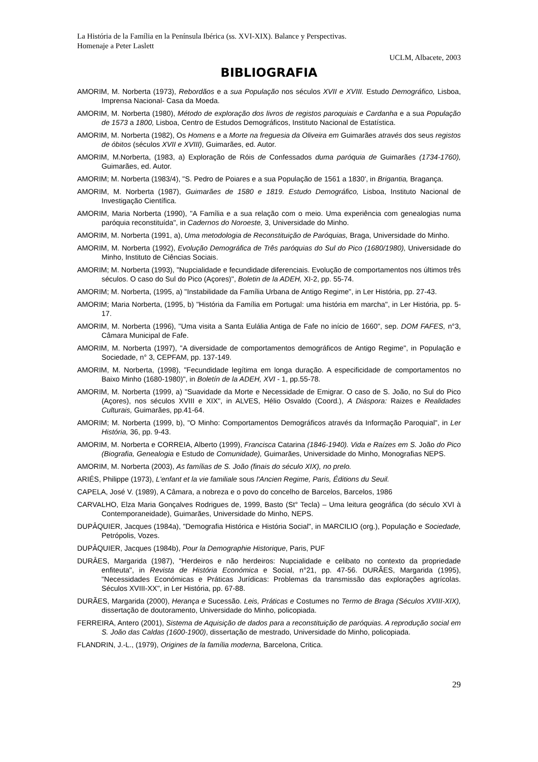La História de la Família en la Península Ibérica (ss. XVI-XIX). Balance y Perspectivas.
Homenaje a Peter Laslett
UCLM, Albacete, 2003
BIBLIOGRAFIA
AMORIM, M. Norberta (1973), Rebordãos e a sua População nos séculos XVII e XVIII. Estudo Demográfico, Lisboa, Imprensa Nacional- Casa da Moeda.
AMORIM, M. Norberta (1980), Método de exploração dos livros de registos paroquiais e Cardanha e a sua População de 1573 a 1800, Lisboa, Centro de Estudos Demográficos, Instituto Nacional de Estatística.
AMORIM, M. Norberta (1982), Os Homens e a Morte na freguesia da Oliveira em Guimarães através dos seus registos de óbitos (séculos XVII e XVIII), Guimarães, ed. Autor.
AMORIM, M.Norberta, (1983, a) Exploração de Róis de Confessados duma paróquia de Guimarães (1734-1760), Guimarães, ed. Autor.
AMORIM; M. Norberta (1983/4), "S. Pedro de Poiares e a sua População de 1561 a 1830', in Brigantia, Bragança.
AMORIM, M. Norberta (1987), Guimarães de 1580 e 1819. Estudo Demográfico, Lisboa, Instituto Nacional de Investigação Científica.
AMORIM, Maria Norberta (1990), "A Família e a sua relação com o meio. Uma experiência com genealogias numa paróquia reconstituída", in Cadernos do Noroeste, 3, Universidade do Minho.
AMORIM, M. Norberta (1991, a), Uma metodologia de Reconstituição de Paróquias, Braga, Universidade do Minho.
AMORIM, M. Norberta (1992), Evolução Demográfica de Três paróquias do Sul do Pico (1680/1980), Universidade do Minho, Instituto de Ciências Sociais.
AMORIM; M. Norberta (1993), "Nupcialidade e fecundidade diferenciais. Evolução de comportamentos nos últimos três séculos. O caso do Sul do Pico (Açores)", Boletin de la ADEH, XI-2, pp. 55-74.
AMORIM; M. Norberta, (1995, a) "Instabilidade da Família Urbana de Antigo Regime", in Ler História, pp. 27-43.
AMORIM; Maria Norberta, (1995, b) "História da Família em Portugal: uma história em marcha", in Ler História, pp. 5-17.
AMORIM, M. Norberta (1996), "Uma visita a Santa Eulália Antiga de Fafe no início de 1660", sep. DOM FAFES, n°3, Câmara Municipal de Fafe.
AMORIM, M. Norberta (1997), "A diversidade de comportamentos demográficos de Antigo Regime", in População e Sociedade, n° 3, CEPFAM, pp. 137-149.
AMORIM, M. Norberta, (1998), "Fecundidade legítima em longa duração. A especificidade de comportamentos no Baixo Minho (1680-1980)", in Boletín de la ADEH, XVI - 1, pp.55-78.
AMORIM, M. Norberta (1999, a) "Suavidade da Morte e Necessidade de Emigrar. O caso de S. João, no Sul do Pico (Açores), nos séculos XVIII e XIX", in ALVES, Hélio Osvaldo (Coord.), A Diáspora: Raizes e Realidades Culturais, Guimarães, pp.41-64.
AMORIM; M. Norberta (1999, b), "O Minho: Comportamentos Demográficos através da Informação Paroquial", in Ler História, 36, pp. 9-43.
AMORIM, M. Norberta e CORREIA, Alberto (1999), Francisca Catarina (1846-1940). Vida e Raízes em S. João do Pico (Biografia, Genealogia e Estudo de Comunidade), Guimarães, Universidade do Minho, Monografias NEPS.
AMORIM, M. Norberta (2003), As famílias de S. João (finais do século XIX), no prelo.
ARIÉS, Philippe (1973), L'enfant et la vie familiale sous l'Ancien Regime, Paris, Éditions du Seuil.
CAPELA, José V. (1989), A Câmara, a nobreza e o povo do concelho de Barcelos, Barcelos, 1986
CARVALHO, Elza Maria Gonçalves Rodrigues de, 1999, Basto (St° Tecla) – Uma leitura geográfica (do século XVI à Contemporaneidade), Guimarães, Universidade do Minho, NEPS.
DUPÂQUIER, Jacques (1984a), "Demografia Histórica e História Social", in MARCILIO (org.), População e Sociedade, Petrópolis, Vozes.
DUPÂQUIER, Jacques (1984b), Pour la Demographie Historique, Paris, PUF
DURÂES, Margarida (1987), "Herdeiros e não herdeiros: Nupcialidade e celibato no contexto da propriedade enfiteuta", in Revista de História Económica e Social, n°21, pp. 47-56. DURÃES, Margarida (1995), "Necessidades Económicas e Práticas Jurídicas: Problemas da transmissão das explorações agrícolas. Séculos XVIII-XX", in Ler História, pp. 67-88.
DURÃES, Margarida (2000), Herança e Sucessão. Leis, Práticas e Costumes no Termo de Braga (Séculos XVIII-XIX), dissertação de doutoramento, Universidade do Minho, policopiada.
FERREIRA, Antero (2001), Sistema de Aquisição de dados para a reconstituição de paróquias. A reprodução social em S. João das Caldas (1600-1900), dissertação de mestrado, Universidade do Minho, policopiada.
FLANDRIN, J.-L., (1979), Origines de la família moderna, Barcelona, Critica.
29